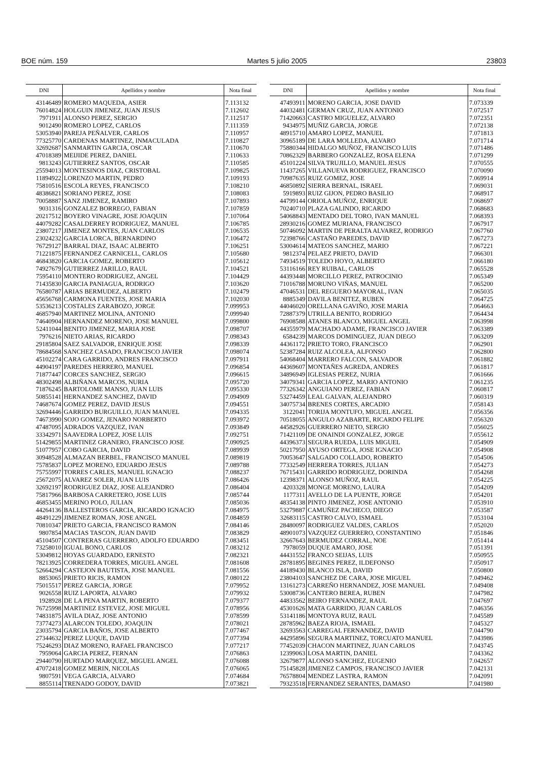BOE núm. 159 Martes 5 julio 2005 23803
| DNI | Apellidos y nombre | Nota final |
| --- | --- | --- |
| 43146489 | ROMERO MAQUEDA, ASIER | 7.113132 |
| 76014824 | HOLGUIN JIMENEZ, JUAN JESUS | 7.112602 |
| 7971911 | ALONSO PEREZ, SERGIO | 7.112517 |
| 9012490 | ROMERO LOPEZ, CARLOS | 7.111359 |
| 53053940 | PAREJA PEÑALVER, CARLOS | 7.110957 |
| 77325770 | CARDENAS MARTINEZ, INMACULADA | 7.110827 |
| 32692687 | SANMARTIN GARCIA, OSCAR | 7.110670 |
| 47018389 | MEIJIDE PEREZ, DANIEL | 7.110633 |
| 9813243 | GUTIERREZ SANTOS, OSCAR | 7.110585 |
| 25594013 | MONTESINOS DIAZ, CRISTOBAL | 7.109825 |
| 11894922 | LORENZO MARTIN, PEDRO | 7.109193 |
| 75810516 | ESCOLA REYES, FRANCISCO | 7.108210 |
| 48386821 | SORIANO PEREZ, JOSE | 7.108083 |
| 70058887 | SANZ JIMENEZ, RAMIRO | 7.107893 |
| 9031316 | GONZALEZ BORREGO, FABIAN | 7.107859 |
| 20217512 | BOYERO VINAGRE, JOSE JOAQUIN | 7.107064 |
| 44079282 | CASALDERREY RODRIGUEZ, MANUEL | 7.106785 |
| 23807217 | JIMENEZ MONTES, JUAN CARLOS | 7.106535 |
| 23024232 | GARCIA LORCA, BERNARDINO | 7.106472 |
| 76729127 | BARRAL DIAZ, ISAAC ALBERTO | 7.106251 |
| 71221875 | FERNANDEZ CARNICELL, CARLOS | 7.105680 |
| 46843820 | GARCIA GOMEZ, ROBERTO | 7.105612 |
| 74927679 | GUTIERREZ JARILLO, RAUL | 7.104521 |
| 75954110 | MONTERO RODRIGUEZ, ANGEL | 7.104429 |
| 71435830 | GARCIA PANIAGUA, RODRIGO | 7.103620 |
| 76580787 | ARIAS BERMUDEZ, ALBERTO | 7.102479 |
| 45656768 | CARMONA FUENTES, JOSE MARIA | 7.102030 |
| 53536213 | COSTALES ZARABOZO, JORGE | 7.099953 |
| 46857940 | MARTINEZ MOLINA, ANTONIO | 7.099940 |
| 74640904 | HERNANDEZ MORENO, JOSE MANUEL | 7.099800 |
| 52411044 | BENITO JIMENEZ, MARIA JOSE | 7.098707 |
| 7976216 | NIETO ARIAS, RICARDO | 7.098343 |
| 29185804 | SAEZ SALVADOR, ENRIQUE JOSE | 7.098339 |
| 78684568 | SANCHEZ CASADO, FRANCISCO JAVIER | 7.098074 |
| 45102274 | CARA GARRIDO, ANDRES FRANCISCO | 7.097911 |
| 44904197 | PAREDES HERRERO, MANUEL | 7.096854 |
| 71877447 | CORCES SANCHEZ, SERGIO | 7.096615 |
| 48302498 | ALBIÑANA MARCOS, NURIA | 7.095720 |
| 71876245 | BARTOLOME MANSO, JUAN LUIS | 7.095330 |
| 50855141 | HERNANDEZ SANCHEZ, DAVID | 7.094909 |
| 74687674 | GOMEZ PEREZ, DAVID JESUS | 7.094551 |
| 32694446 | GARRIDO BURGUILLO, JUAN MANUEL | 7.094335 |
| 74673990 | SOJO GOMEZ, JENARO NORBERTO | 7.093972 |
| 47487095 | ADRADOS VAZQUEZ, IVAN | 7.093849 |
| 33342971 | SAAVEDRA LOPEZ, JOSE LUIS | 7.092751 |
| 51429855 | MARTINEZ GRANERO, FRANCISCO JOSE | 7.090925 |
| 51077957 | COBO GARCIA, DAVID | 7.089939 |
| 30948528 | ALMAZAN BERBEL, FRANCISCO MANUEL | 7.089819 |
| 75785837 | LOPEZ MORENO, EDUARDO JESUS | 7.089788 |
| 75755997 | TORRES CARLES, MANUEL IGNACIO | 7.088237 |
| 25672075 | ALVAREZ SOLER, JUAN LUIS | 7.086426 |
| 32692197 | RODRIGUEZ DIAZ, JOSE ALEJANDRO | 7.086404 |
| 75817966 | BARBOSA CARRETERO, JOSE LUIS | 7.085744 |
| 46853455 | MERINO POLO, JULIAN | 7.085036 |
| 44264136 | BALLESTEROS GARCIA, RICARDO IGNACIO | 7.084975 |
| 48491229 | JIMENEZ ROMAN, JOSE ANGEL | 7.084859 |
| 70810347 | PRIETO GARCIA, FRANCISCO RAMON | 7.084146 |
| 9807854 | MACIAS TASCON, JUAN DAVID | 7.083829 |
| 45104507 | CONTRERAS GUERRERO, ADOLFO EDUARDO | 7.083451 |
| 73258010 | IGUAL BONO, CARLOS | 7.083212 |
| 53049812 | HOYAS GUARDADO, ERNESTO | 7.082321 |
| 78213925 | CORREDERA TORRES, MIGUEL ANGEL | 7.081608 |
| 52664294 | CASTEJON BAUTISTA, JOSE MANUEL | 7.081556 |
| 8853065 | PRIETO RICIS, RAMON | 7.080122 |
| 75015517 | PEREZ GARCIA, JORGE | 7.079952 |
| 9026558 | RUIZ LAPORTA, ALVARO | 7.079932 |
| 1928928 | DE LA PENA MARTIN, ROBERTO | 7.079377 |
| 76725998 | MARTINEZ ESTEVEZ, JOSE MIGUEL | 7.078956 |
| 74831875 | AVILA DIAZ, JOSE ANTONIO | 7.078599 |
| 73774273 | ALARCON TOLEDO, JOAQUIN | 7.078021 |
| 23035794 | GARCIA BAÑOS, JOSE ALBERTO | 7.077467 |
| 27344632 | PEREZ LUQUE, DAVID | 7.077394 |
| 75246293 | DIAZ MORENO, RAFAEL FRANCISCO | 7.077217 |
| 7959064 | GARCIA PEREZ, FERNAN | 7.076863 |
| 29440790 | HURTADO MARQUEZ, MIGUEL ANGEL | 7.076088 |
| 47072418 | GOMEZ MERIN, NICOLAS | 7.076065 |
| 9807591 | VEGA GARCIA, ALVARO | 7.074684 |
| 8855114 | TRENADO GODOY, DAVID | 7.073821 |
| DNI | Apellidos y nombre | Nota final |
| --- | --- | --- |
| 47493911 | MORENO GARCIA, JOSE DAVID | 7.073339 |
| 44032481 | GERMAN CRUZ, JUAN ANTONIO | 7.072517 |
| 71420663 | CASTRO MIGUELEZ, ALVARO | 7.072351 |
| 9434975 | MUÑIZ GARCIA, JORGE | 7.072138 |
| 48915710 | AMARO LOPEZ, MANUEL | 7.071813 |
| 30965189 | DE LARA MOLLEDA, ALVARO | 7.071714 |
| 75880344 | HIDALGO MUÑOZ, FRANCISCO LUIS | 7.071486 |
| 70862329 | BARBERO GONZALEZ, ROSA ELENA | 7.071299 |
| 45101224 | SILVA TRUJILLO, MANUEL JESUS | 7.070555 |
| 11437265 | VILLANUEVA RODRIGUEZ, FRANCISCO | 7.070090 |
| 70987635 | RUIZ GOMEZ, JOSE | 7.069914 |
| 46850892 | SIERRA BERNAL, ISRAEL | 7.069031 |
| 5919893 | RUIZ GIJON, PEDRO BASILIO | 7.068917 |
| 44799144 | ORIOLA MUÑOZ, ENRIQUE | 7.068697 |
| 70240710 | PLAZA GALINDO, RICARDO | 7.068683 |
| 54068843 | MENTADO DEL TORO, IVAN MANUEL | 7.068393 |
| 28930216 | GOMEZ MURIANA, FRANCISCO | 7.067917 |
| 50746092 | MARTIN DE PERALTA ALVAREZ, RODRIGO | 7.067760 |
| 72398766 | CASTAÑO PAREDES, DAVID | 7.067273 |
| 53004614 | MATEOS SANCHEZ, MARIO | 7.067221 |
| 9812374 | PELAEZ PRIETO, DAVID | 7.066301 |
| 74934519 | TOLEDO HOYO, ALBERTO | 7.066180 |
| 53116166 | REY RUIBAL, CARLOS | 7.065528 |
| 44393448 | MORCILLO PEREZ, PATROCINIO | 7.065349 |
| 71016788 | MORUNO VIÑAS, MANUEL | 7.065200 |
| 47046531 | DEL REGUERO MAYORAL, IVAN | 7.065035 |
| 8885349 | DAVILA BENITEZ, RUBEN | 7.064725 |
| 44046020 | ORELLANA GAVIÑO, JOSE MARIA | 7.064663 |
| 72887379 | UTRILLA BENITO, RODRIGO | 7.064434 |
| 76908588 | ATANES BLANCO, MIGUEL ANGEL | 7.063998 |
| 44355979 | MACHADO ADAME, FRANCISCO JAVIER | 7.063389 |
| 6584239 | MARCOS DOMINGUEZ, JUAN DIEGO | 7.063209 |
| 44361172 | PRIETO TORO, FRANCISCO | 7.062901 |
| 52387284 | RUIZ ALCOLEA, ALFONSO | 7.062800 |
| 54068404 | MARRERO FALCON, SALVADOR | 7.061882 |
| 44369607 | MONTAÑES AGREDA, ANDRES | 7.061817 |
| 34896949 | IGLESIAS PEREZ, NURIA | 7.061666 |
| 34079341 | GARCIA LOPEZ, MARIO ANTONIO | 7.061235 |
| 77326342 | ANGUIANO PEREZ, FABIAN | 7.060817 |
| 53274459 | LEAL GALVAN, ALEJANDRO | 7.060319 |
| 34075734 | BRENES CORTES, ARCADIO | 7.058143 |
| 3122041 | TORIJA MONTUFO, MIGUEL ANGEL | 7.056356 |
| 70518055 | ANGULO AZABARTE, RICARDO FELIPE | 7.056320 |
| 44582926 | GUERRERO NIETO, SERGIO | 7.056025 |
| 71421109 | DE ONAINDI GONZALEZ, JORGE | 7.055612 |
| 44396373 | SEGURA RUEDA, LUIS MIGUEL | 7.054909 |
| 50217950 | AYUSO ORTEGA, JOSE IGNACIO | 7.054908 |
| 70053647 | SALGADO COLLADO, ROBERTO | 7.054506 |
| 77332549 | HERRERA TORRES, JULIAN | 7.054273 |
| 76715431 | GARRIDO RODRIGUEZ, DORINDA | 7.054268 |
| 12398371 | ALONSO MUÑOZ, RAUL | 7.054225 |
| 4203328 | MONGE MORENO, LAURA | 7.054209 |
| 1177311 | AVELLO DE LA PUENTE, JORGE | 7.054201 |
| 48354138 | PINTO JIMENEZ, JOSE ANTONIO | 7.053910 |
| 53279887 | CAMUÑEZ PACHECO, DIEGO | 7.053587 |
| 32683115 | CASTRO CALVO, ISMAEL | 7.053104 |
| 28480097 | RODRIGUEZ VALDES, CARLOS | 7.052020 |
| 48901073 | VAZQUEZ GUERRERO, CONSTANTINO | 7.051846 |
| 32667643 | BERMUDEZ CORRAL, NOE | 7.051414 |
| 7978059 | DUQUE AMARO, JOSE | 7.051391 |
| 44431552 | FRANCO SEIJAS, LUIS | 7.050955 |
| 28781895 | BEGINES PEREZ, ILDEFONSO | 7.050917 |
| 44189430 | BLANCO ISLA, DAVID | 7.050800 |
| 23804103 | SANCHEZ DE CARA, JOSE MIGUEL | 7.049462 |
| 13161273 | CARREÑO HERNANDEZ, JOSE MANUEL | 7.049408 |
| 53008736 | CANTERO BEREA, RUBEN | 7.047982 |
| 44833562 | BEIRO FERNANDEZ, RAUL | 7.047697 |
| 45301626 | MATA GARRIDO, JUAN CARLOS | 7.046356 |
| 53141186 | MONTOYA RUIZ, RAUL | 7.045589 |
| 28785962 | BAEZA RIOJA, ISMAEL | 7.045327 |
| 32693563 | CARREGAL FERNANDEZ, DAVID | 7.044790 |
| 44295896 | SEGURA MARTINEZ, TORCUATO MANUEL | 7.043986 |
| 77452039 | CHACON MARTINEZ, JUAN CARLOS | 7.043745 |
| 12399063 | LOSA MARTIN, DANIEL | 7.043362 |
| 32679877 | ALONSO SANCHEZ, EUGENIO | 7.042657 |
| 75145828 | JIMENEZ CAMPOS, FRANCISCO JAVIER | 7.042131 |
| 76578804 | MENDEZ LASTRA, RAMON | 7.042091 |
| 79323518 | FERNANDEZ SERANTES, DAMASO | 7.041980 |